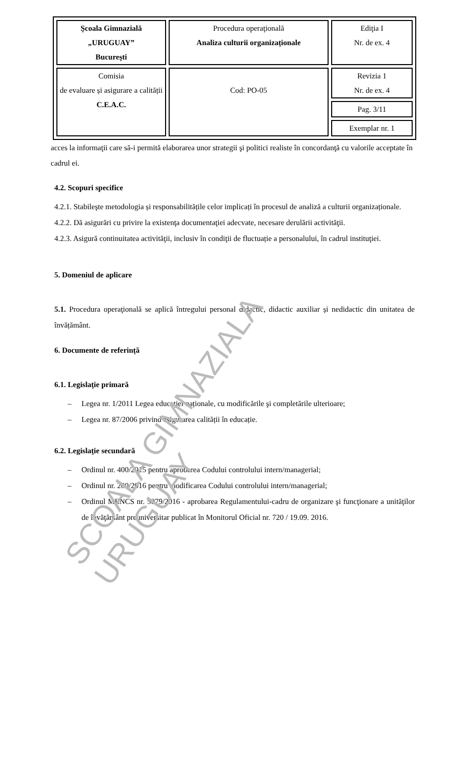| Şcoala Gimnazială „URUGUAY” Bucureşti | Procedura operaţională Analiza culturii organizaționale | Ediţia I Nr. de ex. 4 |
| Comisia de evaluare și asigurare a calității C.E.A.C. | Cod: PO-05 | Revizia 1 Nr. de ex. 4 |
| | | Pag. 3/11 |
| | | Exemplar nr. 1 |
acces la informaţii care să-i permită elaborarea unor strategii şi politici realiste în concordanţă cu valorile acceptate în cadrul ei.
4.2. Scopuri specifice
4.2.1. Stabileşte metodologia și responsabilitățile celor implicați în procesul de analiză a culturii organizaționale.
4.2.2. Dă asigurări cu privire la existenţa documentaţiei adecvate, necesare derulării activităţii.
4.2.3. Asigură continuitatea activităţii, inclusiv în condiţii de fluctuație a personalului, în cadrul instituţiei.
5. Domeniul de aplicare
5.1. Procedura operaţională se aplică întregului personal didactic, didactic auxiliar și nedidactic din unitatea de învățământ.
6. Documente de referință
6.1. Legislaţie primară
– Legea nr. 1/2011 Legea educaţiei naționale, cu modificările şi completările ulterioare;
– Legea nr. 87/2006 privind asigurarea calității în educație.
6.2. Legislaţie secundară
– Ordinul nr. 400/2015 pentru aprobarea Codului controlului intern/managerial;
– Ordinul nr. 200/2016 pentru modificarea Codului controlului intern/managerial;
– Ordinul MENCS nr. 5079/2016 - aprobarea Regulamentului-cadru de organizare şi funcţionare a unităţilor de învăţământ preuniversitar publicat în Monitorul Oficial nr. 720 / 19.09. 2016.
SCOALA GIMNAZIALA URUGUAY